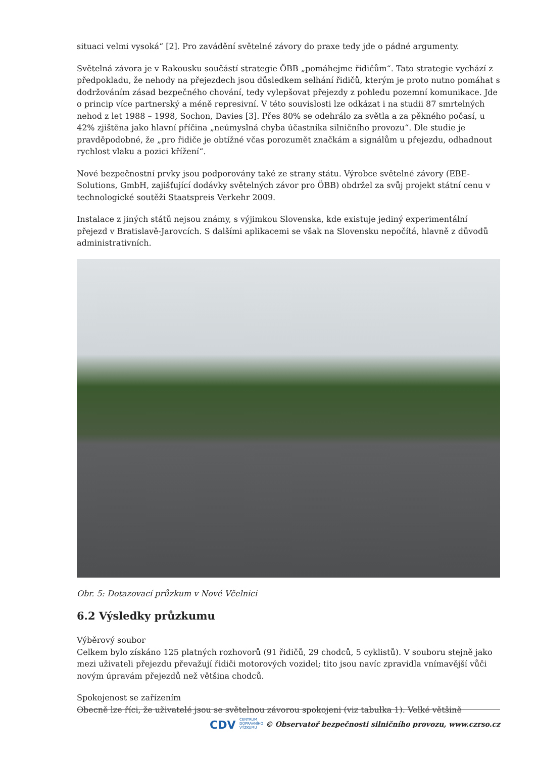situaci velmi vysoká“ [2]. Pro zavádění světelné závory do praxe tedy jde o pádné argumenty.
Světelná závora je v Rakousku součástí strategie ÖBB „pomáhejme řidičům“. Tato strategie vychází z předpokladu, že nehody na přejezdech jsou důsledkem selhání řidičů, kterým je proto nutno pomáhat s dodržováním zásad bezpečného chování, tedy vylepšovat přejezdy z pohledu pozemní komunikace. Jde o princip více partnerský a méně represivní. V této souvislosti lze odkázat i na studii 87 smrtelných nehod z let 1988 – 1998, Sochon, Davies [3]. Přes 80% se odehrálo za světla a za pěkného počasí, u 42% zjištěna jako hlavní příčina „neúmyslná chyba účastníka silničního provozu“. Dle studie je pravděpodobné, že „pro řidiče je obtížné včas porozumět značkám a signálům u přejezdu, odhadnout rychlost vlaku a pozici křížení“.
Nové bezpečnostní prvky jsou podporovány také ze strany státu. Výrobce světelné závory (EBE-Solutions, GmbH, zajišťující dodávky světelných závor pro ÖBB) obdržel za svůj projekt státní cenu v technologické soutěži Staatspreis Verkehr 2009.
Instalace z jiných států nejsou známy, s výjimkou Slovenska, kde existuje jediný experimentální přejezd v Bratislavě-Jarovcích. S dalšími aplikacemi se však na Slovensku nepočítá, hlavně z důvodů administrativních.
Obr. 5: Dotazovací průzkum v Nové Včelnici
6.2 Výsledky průzkumu
Výběrový soubor
Celkem bylo získáno 125 platných rozhovorů (91 řidičů, 29 chodců, 5 cyklistů). V souboru stejně jako mezi uživateli přejezdu převažují řidiči motorových vozidel; tito jsou navíc zpravidla vnímavější vůči novým úpravám přejezdů než většina chodců.
Spokojenost se zařízením
Obecně lze říci, že uživatelé jsou se světelnou závorou spokojeni (viz tabulka 1). Velké většině
CDV CENTRUM
DOPRAVNÍHO
VÝZKUMU
© Observatoř bezpečnosti silničního provozu, www.czrso.cz